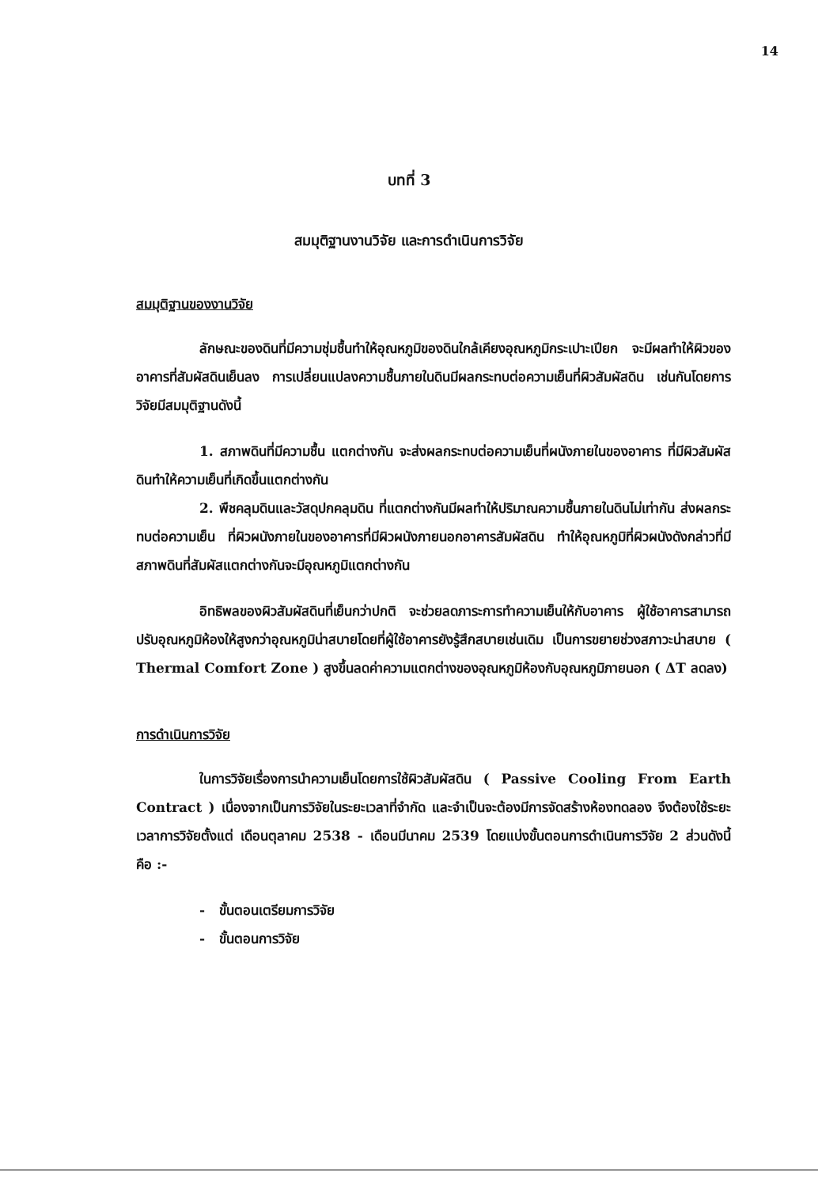14
บทที่ 3
สมมุติฐานงานวิจัย และการดำเนินการวิจัย
สมมุติฐานของงานวิจัย
ลักษณะของดินที่มีความชุ่มชื้นทำให้อุณหภูมิของดินใกล้เคียงอุณหภูมิกระเปาะเปียก จะมีผลทำให้ผิวของอาคารที่สัมผัสดินเย็นลง การเปลี่ยนแปลงความชื้นภายในดินมีผลกระทบต่อความเย็นที่ผิวสัมผัสดิน เช่นกันโดยการวิจัยมีสมมุติฐานดังนี้
1. สภาพดินที่มีความชื้น แตกต่างกัน จะส่งผลกระทบต่อความเย็นที่ผนังภายในของอาคาร ที่มีผิวสัมผัสดินทำให้ความเย็นที่เกิดขึ้นแตกต่างกัน
2. พืชคลุมดินและวัสดุปกคลุมดิน ที่แตกต่างกันมีผลทำให้ปริมาณความชื้นภายในดินไม่เท่ากัน ส่งผลกระทบต่อความเย็น ที่ผิวผนังภายในของอาคารที่มีผิวผนังภายนอกอาคารสัมผัสดิน ทำให้อุณหภูมิที่ผิวผนังดังกล่าวที่มีสภาพดินที่สัมผัสแตกต่างกันจะมีอุณหภูมิแตกต่างกัน
อิทธิพลของผิวสัมผัสดินที่เย็นกว่าปกติ จะช่วยลดภาระการทำความเย็นให้กับอาคาร ผู้ใช้อาคารสามารถปรับอุณหภูมิห้องให้สูงกว่าอุณหภูมิน่าสบายโดยที่ผู้ใช้อาคารยังรู้สึกสบายเช่นเดิม เป็นการขยายช่วงสภาวะน่าสบาย ( Thermal Comfort Zone ) สูงขึ้นลดค่าความแตกต่างของอุณหภูมิห้องกับอุณหภูมิภายนอก ( ΔT ลดลง)
การดำเนินการวิจัย
ในการวิจัยเรื่องการนำความเย็นโดยการใช้ผิวสัมผัสดิน ( Passive Cooling From Earth Contract ) เนื่องจากเป็นการวิจัยในระยะเวลาที่จำกัด และจำเป็นจะต้องมีการจัดสร้างห้องทดลอง จึงต้องใช้ระยะเวลาการวิจัยตั้งแต่ เดือนตุลาคม 2538 - เดือนมีนาคม 2539 โดยแบ่งขั้นตอนการดำเนินการวิจัย 2 ส่วนดังนี้ คือ :-
- ขั้นตอนเตรียมการวิจัย
- ขั้นตอนการวิจัย